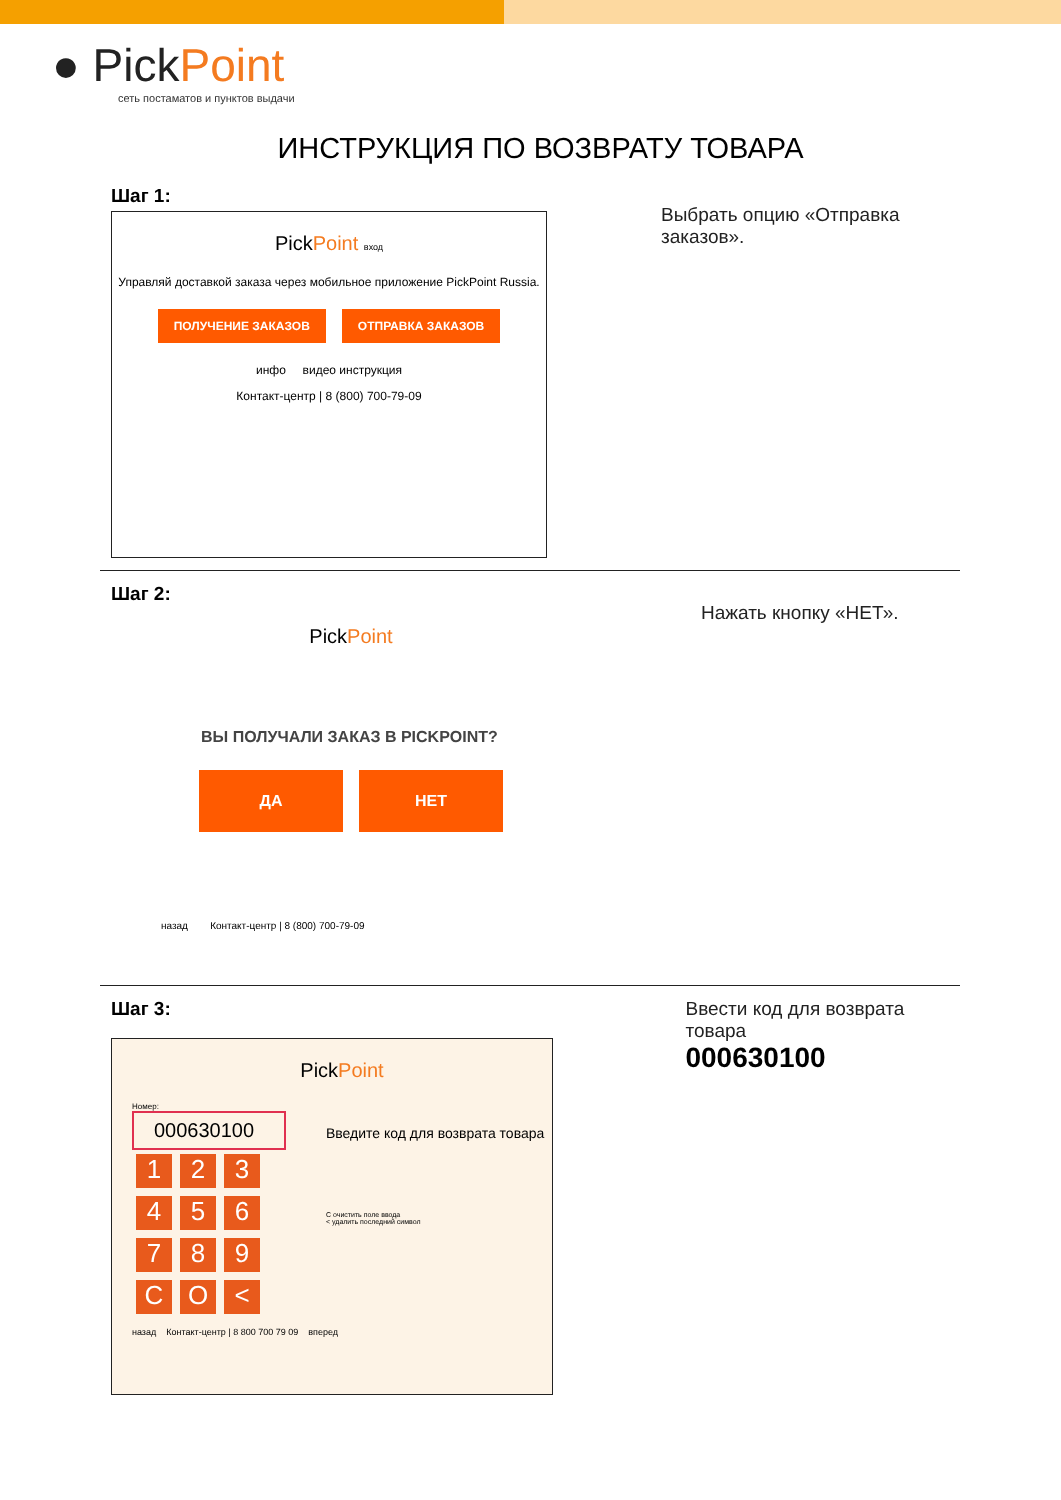● PickPoint
сеть постаматов и пунктов выдачи
ИНСТРУКЦИЯ ПО ВОЗВРАТУ ТОВАРА
Шаг 1:
PickPoint вход
Управляй доставкой заказа через мобильное приложение PickPoint Russia.
ПОЛУЧЕНИЕ ЗАКАЗОВ ОТПРАВКА ЗАКАЗОВ
инфо видео инструкция
Контакт-центр | 8 (800) 700-79-09
Выбрать опцию «Отправка заказов».
Шаг 2:
PickPoint
ВЫ ПОЛУЧАЛИ ЗАКАЗ В PICKPOINT?
ДА НЕТ
назад Контакт-центр | 8 (800) 700-79-09
Нажать кнопку «НЕТ».
Шаг 3:
PickPoint
Номер:
000630100
1 2 3
4 5 6
7 8 9
C O <
Введите код для возврата товара
C очистить поле ввода
< удалить последний символ
назад Контакт-центр | 8 800 700 79 09 вперед
Ввести код для возврата товара
000630100